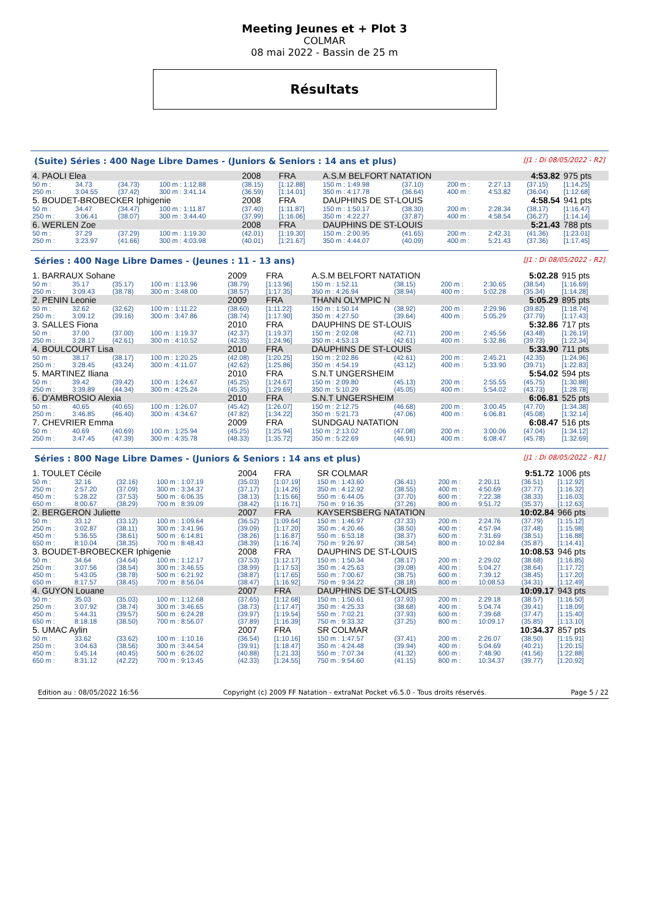Meeting Jeunes et + Plot 3
COLMAR
08 mai 2022 - Bassin de 25 m
Résultats
(Suite) Séries : 400 Nage Libre Dames - (Juniors & Seniors : 14 ans et plus) [J1 : Di 08/05/2022 - R2]
| 4. PAOLI Elea | | | | 2008 | FRA | A.S.M BELFORT NATATION | | | | 4:53.82 | | 975 pts |
| 50 m : | 34.73 | (34.73) | 100 m : 1:12.88 | (38.15) | [1:12.88] | 150 m : 1:49.98 | (37.10) | | 200 m : | 2:27.13 | (37.15) | [1:14.25] |
| 250 m : | 3:04.55 | (37.42) | 300 m : 3:41.14 | (36.59) | [1:14.01] | 350 m : 4:17.78 | (36.64) | | 400 m : | 4:53.82 | (36.04) | [1:12.68] |
| 5. BOUDET-BROBECKER Iphigenie | | | | 2008 | FRA | DAUPHINS DE ST-LOUIS | | | | 4:58.54 | | 941 pts |
| 50 m : | 34.47 | (34.47) | 100 m : 1:11.87 | (37.40) | [1:11.87] | 150 m : 1:50.17 | (38.30) | | 200 m : | 2:28.34 | (38.17) | [1:16.47] |
| 250 m : | 3:06.41 | (38.07) | 300 m : 3:44.40 | (37.99) | [1:16.06] | 350 m : 4:22.27 | (37.87) | | 400 m : | 4:58.54 | (36.27) | [1:14.14] |
| 6. WERLEN Zoe | | | | 2008 | FRA | DAUPHINS DE ST-LOUIS | | | | 5:21.43 | | 788 pts |
| 50 m : | 37.29 | (37.29) | 100 m : 1:19.30 | (42.01) | [1:19.30] | 150 m : 2:00.95 | (41.65) | | 200 m : | 2:42.31 | (41.36) | [1:23.01] |
| 250 m : | 3:23.97 | (41.66) | 300 m : 4:03.98 | (40.01) | [1:21.67] | 350 m : 4:44.07 | (40.09) | | 400 m : | 5:21.43 | (37.36) | [1:17.45] |
Séries : 400 Nage Libre Dames - (Jeunes : 11 - 13 ans) [J1 : Di 08/05/2022 - R2]
| 1. BARRAUX Sohane | | | | 2009 | FRA | A.S.M BELFORT NATATION | | | | 5:02.28 | | 915 pts |
| 50 m : | 35.17 | (35.17) | 100 m : 1:13.96 | (38.79) | [1:13.96] | 150 m : 1:52.11 | (38.15) | | 200 m : | 2:30.65 | (38.54) | [1:16.69] |
| 250 m : | 3:09.43 | (38.78) | 300 m : 3:48.00 | (38.57) | [1:17.35] | 350 m : 4:26.94 | (38.94) | | 400 m : | 5:02.28 | (35.34) | [1:14.28] |
| 2. PENIN Leonie | | | | 2009 | FRA | THANN OLYMPIC N | | | | 5:05.29 | | 895 pts |
| 50 m : | 32.62 | (32.62) | 100 m : 1:11.22 | (38.60) | [1:11.22] | 150 m : 1:50.14 | (38.92) | | 200 m : | 2:29.96 | (39.82) | [1:18.74] |
| 250 m : | 3:09.12 | (39.16) | 300 m : 3:47.86 | (38.74) | [1:17.90] | 350 m : 4:27.50 | (39.64) | | 400 m : | 5:05.29 | (37.79) | [1:17.43] |
| 3. SALLES Fiona | | | | 2010 | FRA | DAUPHINS DE ST-LOUIS | | | | 5:32.86 | | 717 pts |
| 50 m : | 37.00 | (37.00) | 100 m : 1:19.37 | (42.37) | [1:19.37] | 150 m : 2:02.08 | (42.71) | | 200 m : | 2:45.56 | (43.48) | [1:26.19] |
| 250 m : | 3:28.17 | (42.61) | 300 m : 4:10.52 | (42.35) | [1:24.96] | 350 m : 4:53.13 | (42.61) | | 400 m : | 5:32.86 | (39.73) | [1:22.34] |
| 4. BOULCOURT Lisa | | | | 2010 | FRA | DAUPHINS DE ST-LOUIS | | | | 5:33.90 | | 711 pts |
| 50 m : | 38.17 | (38.17) | 100 m : 1:20.25 | (42.08) | [1:20.25] | 150 m : 2:02.86 | (42.61) | | 200 m : | 2:45.21 | (42.35) | [1:24.96] |
| 250 m : | 3:28.45 | (43.24) | 300 m : 4:11.07 | (42.62) | [1:25.86] | 350 m : 4:54.19 | (43.12) | | 400 m : | 5:33.90 | (39.71) | [1:22.83] |
| 5. MARTINEZ Iliana | | | | 2010 | FRA | S.N.T UNGERSHEIM | | | | 5:54.02 | | 594 pts |
| 50 m : | 39.42 | (39.42) | 100 m : 1:24.67 | (45.25) | [1:24.67] | 150 m : 2:09.80 | (45.13) | | 200 m : | 2:55.55 | (45.75) | [1:30.88] |
| 250 m : | 3:39.89 | (44.34) | 300 m : 4:25.24 | (45.35) | [1:29.69] | 350 m : 5:10.29 | (45.05) | | 400 m : | 5:54.02 | (43.73) | [1:28.78] |
| 6. D'AMBROSIO Alexia | | | | 2010 | FRA | S.N.T UNGERSHEIM | | | | 6:06.81 | | 525 pts |
| 50 m : | 40.65 | (40.65) | 100 m : 1:26.07 | (45.42) | [1:26.07] | 150 m : 2:12.75 | (46.68) | | 200 m : | 3:00.45 | (47.70) | [1:34.38] |
| 250 m : | 3:46.85 | (46.40) | 300 m : 4:34.67 | (47.82) | [1:34.22] | 350 m : 5:21.73 | (47.06) | | 400 m : | 6:06.81 | (45.08) | [1:32.14] |
| 7. CHEVRIER Emma | | | | 2009 | FRA | SUNDGAU NATATION | | | | 6:08.47 | | 516 pts |
| 50 m : | 40.69 | (40.69) | 100 m : 1:25.94 | (45.25) | [1:25.94] | 150 m : 2:13.02 | (47.08) | | 200 m : | 3:00.06 | (47.04) | [1:34.12] |
| 250 m : | 3:47.45 | (47.39) | 300 m : 4:35.78 | (48.33) | [1:35.72] | 350 m : 5:22.69 | (46.91) | | 400 m : | 6:08.47 | (45.78) | [1:32.69] |
Séries : 800 Nage Libre Dames - (Juniors & Seniors : 14 ans et plus) [J1 : Di 08/05/2022 - R1]
| 1. TOULET Cécile | | | | 2004 | FRA | SR COLMAR | | | | 9:51.72 | | 1006 pts |
| 50 m : | 32.16 | (32.16) | 100 m : 1:07.19 | (35.03) | [1:07.19] | 150 m : 1:43.60 | (36.41) | | 200 m : | 2:20.11 | (36.51) | [1:12.92] |
| 250 m : | 2:57.20 | (37.09) | 300 m : 3:34.37 | (37.17) | [1:14.26] | 350 m : 4:12.92 | (38.55) | | 400 m : | 4:50.69 | (37.77) | [1:16.32] |
| 450 m : | 5:28.22 | (37.53) | 500 m : 6:06.35 | (38.13) | [1:15.66] | 550 m : 6:44.05 | (37.70) | | 600 m : | 7:22.38 | (38.33) | [1:16.03] |
| 650 m : | 8:00.67 | (38.29) | 700 m : 8:39.09 | (38.42) | [1:16.71] | 750 m : 9:16.35 | (37.26) | | 800 m : | 9:51.72 | (35.37) | [1:12.63] |
| 2. BERGERON Juliette | | | | 2007 | FRA | KAYSERSBERG NATATION | | | | 10:02.84 | | 966 pts |
| 50 m : | 33.12 | (33.12) | 100 m : 1:09.64 | (36.52) | [1:09.64] | 150 m : 1:46.97 | (37.33) | | 200 m : | 2:24.76 | (37.79) | [1:15.12] |
| 250 m : | 3:02.87 | (38.11) | 300 m : 3:41.96 | (39.09) | [1:17.20] | 350 m : 4:20.46 | (38.50) | | 400 m : | 4:57.94 | (37.48) | [1:15.98] |
| 450 m : | 5:36.55 | (38.61) | 500 m : 6:14.81 | (38.26) | [1:16.87] | 550 m : 6:53.18 | (38.37) | | 600 m : | 7:31.69 | (38.51) | [1:16.88] |
| 650 m : | 8:10.04 | (38.35) | 700 m : 8:48.43 | (38.39) | [1:16.74] | 750 m : 9:26.97 | (38.54) | | 800 m : | 10:02.84 | (35.87) | [1:14.41] |
| 3. BOUDET-BROBECKER Iphigenie | | | | 2008 | FRA | DAUPHINS DE ST-LOUIS | | | | 10:08.53 | | 946 pts |
| 50 m : | 34.64 | (34.64) | 100 m : 1:12.17 | (37.53) | [1:12.17] | 150 m : 1:50.34 | (38.17) | | 200 m : | 2:29.02 | (38.68) | [1:16.85] |
| 250 m : | 3:07.56 | (38.54) | 300 m : 3:46.55 | (38.99) | [1:17.53] | 350 m : 4:25.63 | (39.08) | | 400 m : | 5:04.27 | (38.64) | [1:17.72] |
| 450 m : | 5:43.05 | (38.78) | 500 m : 6:21.92 | (38.87) | [1:17.65] | 550 m : 7:00.67 | (38.75) | | 600 m : | 7:39.12 | (38.45) | [1:17.20] |
| 650 m : | 8:17.57 | (38.45) | 700 m : 8:56.04 | (38.47) | [1:16.92] | 750 m : 9:34.22 | (38.18) | | 800 m : | 10:08.53 | (34.31) | [1:12.49] |
| 4. GUYON Louane | | | | 2007 | FRA | DAUPHINS DE ST-LOUIS | | | | 10:09.17 | | 943 pts |
| 50 m : | 35.03 | (35.03) | 100 m : 1:12.68 | (37.65) | [1:12.68] | 150 m : 1:50.61 | (37.93) | | 200 m : | 2:29.18 | (38.57) | [1:16.50] |
| 250 m : | 3:07.92 | (38.74) | 300 m : 3:46.65 | (38.73) | [1:17.47] | 350 m : 4:25.33 | (38.68) | | 400 m : | 5:04.74 | (39.41) | [1:18.09] |
| 450 m : | 5:44.31 | (39.57) | 500 m : 6:24.28 | (39.97) | [1:19.54] | 550 m : 7:02.21 | (37.93) | | 600 m : | 7:39.68 | (37.47) | [1:15.40] |
| 650 m : | 8:18.18 | (38.50) | 700 m : 8:56.07 | (37.89) | [1:16.39] | 750 m : 9:33.32 | (37.25) | | 800 m : | 10:09.17 | (35.85) | [1:13.10] |
| 5. UMAC Aylin | | | | 2007 | FRA | SR COLMAR | | | | 10:34.37 | | 857 pts |
| 50 m : | 33.62 | (33.62) | 100 m : 1:10.16 | (36.54) | [1:10.16] | 150 m : 1:47.57 | (37.41) | | 200 m : | 2:26.07 | (38.50) | [1:15.91] |
| 250 m : | 3:04.63 | (38.56) | 300 m : 3:44.54 | (39.91) | [1:18.47] | 350 m : 4:24.48 | (39.94) | | 400 m : | 5:04.69 | (40.21) | [1:20.15] |
| 450 m : | 5:45.14 | (40.45) | 500 m : 6:26.02 | (40.88) | [1:21.33] | 550 m : 7:07.34 | (41.32) | | 600 m : | 7:48.90 | (41.56) | [1:22.88] |
| 650 m : | 8:31.12 | (42.22) | 700 m : 9:13.45 | (42.33) | [1:24.55] | 750 m : 9:54.60 | (41.15) | | 800 m : | 10:34.37 | (39.77) | [1:20.92] |
Edition au : 08/05/2022 16:56 Copyright (c) 2009 FF Natation - extraNat Pocket v6.5.0 - Tous droits réservés. Page 5 / 22